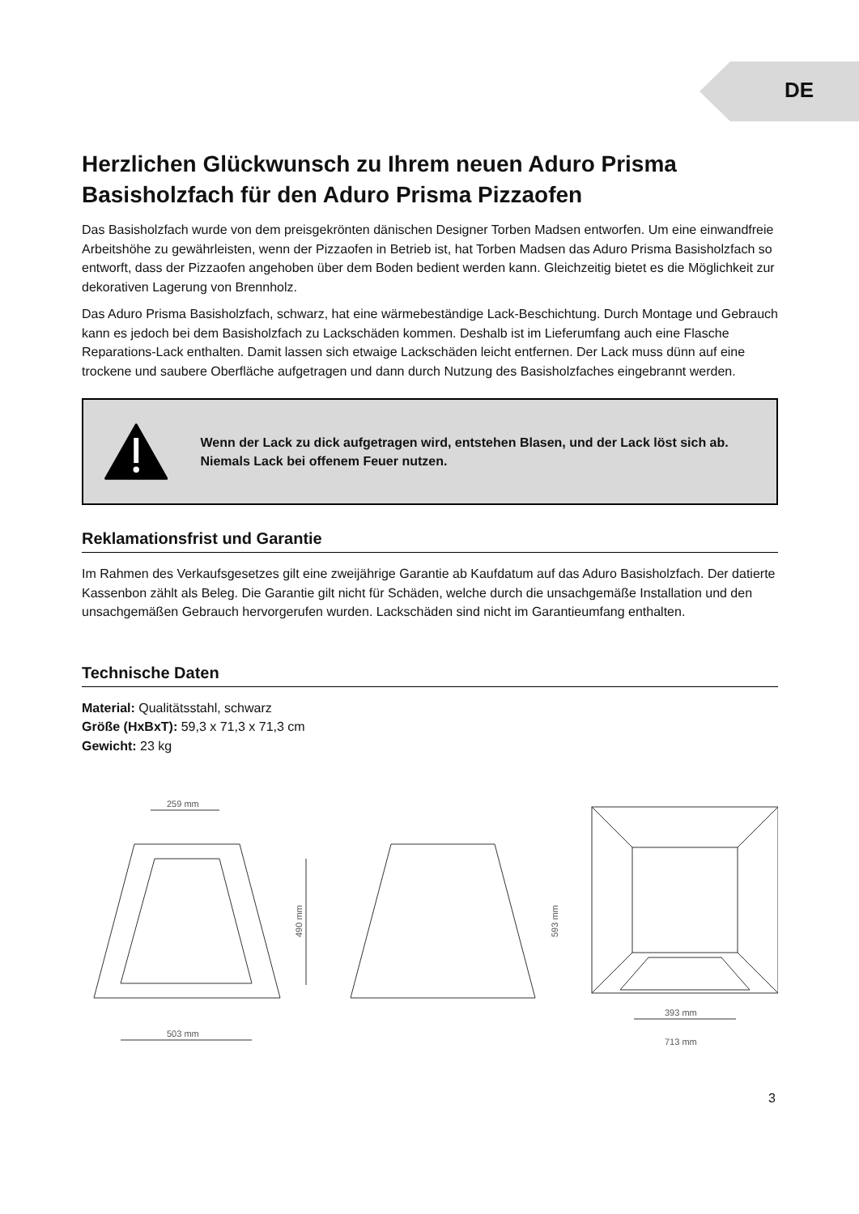DE
Herzlichen Glückwunsch zu Ihrem neuen Aduro Prisma Basisholzfach für den Aduro Prisma Pizzaofen
Das Basisholzfach wurde von dem preisgekrönten dänischen Designer Torben Madsen entworfen. Um eine einwandfreie Arbeitshöhe zu gewährleisten, wenn der Pizzaofen in Betrieb ist, hat Torben Madsen das Aduro Prisma Basisholzfach so entworft, dass der Pizzaofen angehoben über dem Boden bedient werden kann. Gleichzeitig bietet es die Möglichkeit zur dekorativen Lagerung von Brennholz.
Das Aduro Prisma Basisholzfach, schwarz, hat eine wärmebeständige Lack-Beschichtung. Durch Montage und Gebrauch kann es jedoch bei dem Basisholzfach zu Lackschäden kommen. Deshalb ist im Lieferumfang auch eine Flasche Reparations-Lack enthalten. Damit lassen sich etwaige Lackschäden leicht entfernen. Der Lack muss dünn auf eine trockene und saubere Oberfläche aufgetragen und dann durch Nutzung des Basisholzfaches eingebrannt werden.
Wenn der Lack zu dick aufgetragen wird, entstehen Blasen, und der Lack löst sich ab. Niemals Lack bei offenem Feuer nutzen.
Reklamationsfrist und Garantie
Im Rahmen des Verkaufsgesetzes gilt eine zweijährige Garantie ab Kaufdatum auf das Aduro Basisholzfach. Der datierte Kassenbon zählt als Beleg. Die Garantie gilt nicht für Schäden, welche durch die unsachgemäße Installation und den unsachgemäßen Gebrauch hervorgerufen wurden. Lackschäden sind nicht im Garantieumfang enthalten.
Technische Daten
Material: Qualitätsstahl, schwarz
Größe (HxBxT): 59,3 x 71,3 x 71,3 cm
Gewicht: 23 kg
259 mm
490 mm
503 mm
593 mm
393 mm
713 mm
3